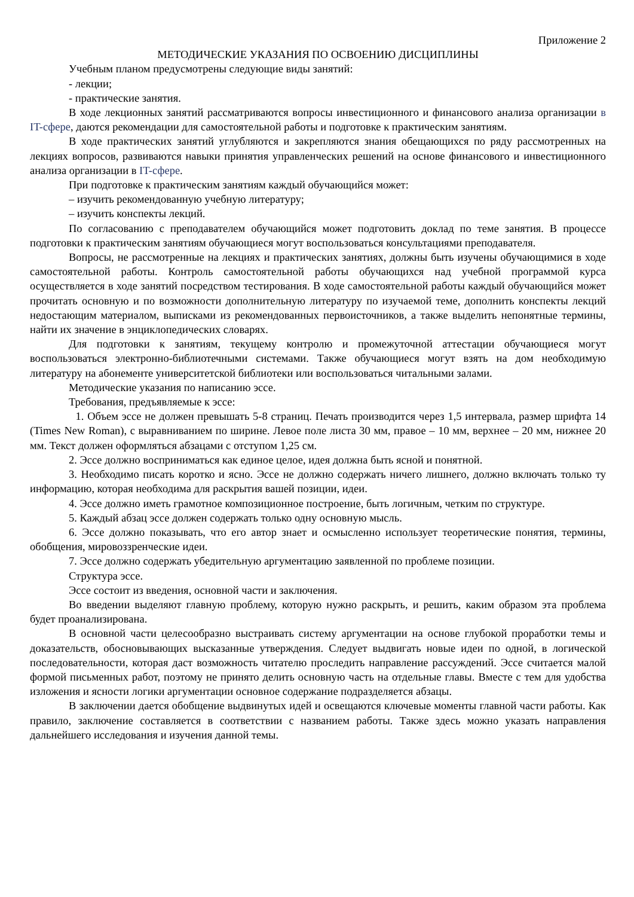Приложение 2
МЕТОДИЧЕСКИЕ УКАЗАНИЯ ПО ОСВОЕНИЮ ДИСЦИПЛИНЫ
Учебным планом предусмотрены следующие виды занятий:
- лекции;
- практические занятия.
В ходе лекционных занятий рассматриваются вопросы инвестиционного и финансового анализа организации в IT-сфере, даются рекомендации для самостоятельной работы и подготовке к практическим занятиям.
В ходе практических занятий углубляются и закрепляются знания обещающихся по ряду рассмотренных на лекциях вопросов, развиваются навыки принятия управленческих решений на основе финансового и инвестиционного анализа организации в IT-сфере.
При подготовке к практическим занятиям каждый обучающийся может:
– изучить рекомендованную учебную литературу;
– изучить конспекты лекций.
По согласованию с преподавателем обучающийся может подготовить доклад по теме занятия. В процессе подготовки к практическим занятиям обучающиеся могут воспользоваться консультациями преподавателя.
Вопросы, не рассмотренные на лекциях и практических занятиях, должны быть изучены обучающимися в ходе самостоятельной работы. Контроль самостоятельной работы обучающихся над учебной программой курса осуществляется в ходе занятий посредством тестирования. В ходе самостоятельной работы каждый обучающийся может прочитать основную и по возможности дополнительную литературу по изучаемой теме, дополнить конспекты лекций недостающим материалом, выписками из рекомендованных первоисточников, а также выделить непонятные термины, найти их значение в энциклопедических словарях.
Для подготовки к занятиям, текущему контролю и промежуточной аттестации обучающиеся могут воспользоваться электронно-библиотечными системами. Также обучающиеся могут взять на дом необходимую литературу на абонементе университетской библиотеки или воспользоваться читальными залами.
Методические указания по написанию эссе.
Требования, предъявляемые к эссе:
1. Объем эссе не должен превышать 5-8 страниц. Печать производится через 1,5 интервала, размер шрифта 14 (Times New Roman), с выравниванием по ширине. Левое поле листа 30 мм, правое – 10 мм, верхнее – 20 мм, нижнее 20 мм. Текст должен оформляться абзацами с отступом 1,25 см.
2. Эссе должно восприниматься как единое целое, идея должна быть ясной и понятной.
3. Необходимо писать коротко и ясно. Эссе не должно содержать ничего лишнего, должно включать только ту информацию, которая необходима для раскрытия вашей позиции, идеи.
4. Эссе должно иметь грамотное композиционное построение, быть логичным, четким по структуре.
5. Каждый абзац эссе должен содержать только одну основную мысль.
6. Эссе должно показывать, что его автор знает и осмысленно использует теоретические понятия, термины, обобщения, мировоззренческие идеи.
7. Эссе должно содержать убедительную аргументацию заявленной по проблеме позиции.
Структура эссе.
Эссе состоит из введения, основной части и заключения.
Во введении выделяют главную проблему, которую нужно раскрыть, и решить, каким образом эта проблема будет проанализирована.
В основной части целесообразно выстраивать систему аргументации на основе глубокой проработки темы и доказательств, обосновывающих высказанные утверждения. Следует выдвигать новые идеи по одной, в логической последовательности, которая даст возможность читателю проследить направление рассуждений. Эссе считается малой формой письменных работ, поэтому не принято делить основную часть на отдельные главы. Вместе с тем для удобства изложения и ясности логики аргументации основное содержание подразделяется абзацы.
В заключении дается обобщение выдвинутых идей и освещаются ключевые моменты главной части работы. Как правило, заключение составляется в соответствии с названием работы. Также здесь можно указать направления дальнейшего исследования и изучения данной темы.